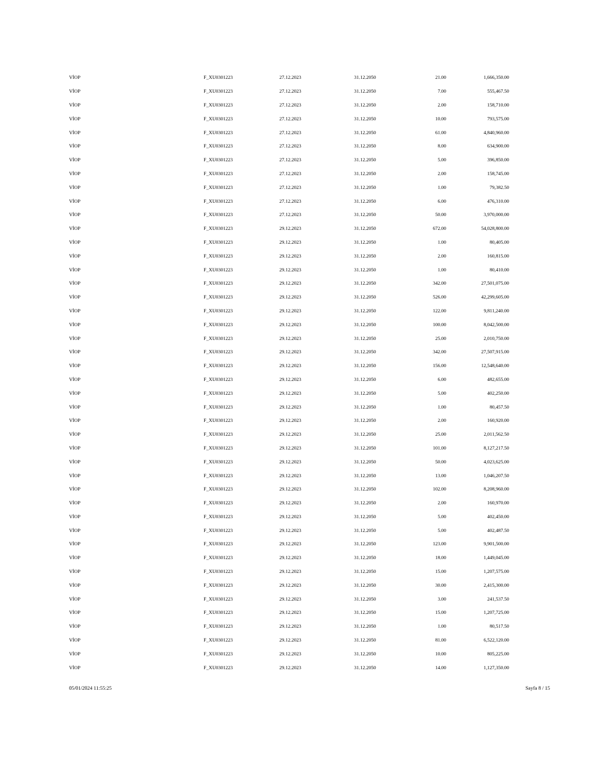| VİOP | F_XU0301223 | 27.12.2023 | 31.12.2050 | 21.00 | 1,666,350.00 |
| VİOP | F_XU0301223 | 27.12.2023 | 31.12.2050 | 7.00 | 555,467.50 |
| VİOP | F_XU0301223 | 27.12.2023 | 31.12.2050 | 2.00 | 158,710.00 |
| VİOP | F_XU0301223 | 27.12.2023 | 31.12.2050 | 10.00 | 793,575.00 |
| VİOP | F_XU0301223 | 27.12.2023 | 31.12.2050 | 61.00 | 4,840,960.00 |
| VİOP | F_XU0301223 | 27.12.2023 | 31.12.2050 | 8.00 | 634,900.00 |
| VİOP | F_XU0301223 | 27.12.2023 | 31.12.2050 | 5.00 | 396,850.00 |
| VİOP | F_XU0301223 | 27.12.2023 | 31.12.2050 | 2.00 | 158,745.00 |
| VİOP | F_XU0301223 | 27.12.2023 | 31.12.2050 | 1.00 | 79,382.50 |
| VİOP | F_XU0301223 | 27.12.2023 | 31.12.2050 | 6.00 | 476,310.00 |
| VİOP | F_XU0301223 | 27.12.2023 | 31.12.2050 | 50.00 | 3,970,000.00 |
| VİOP | F_XU0301223 | 29.12.2023 | 31.12.2050 | 672.00 | 54,028,800.00 |
| VİOP | F_XU0301223 | 29.12.2023 | 31.12.2050 | 1.00 | 80,405.00 |
| VİOP | F_XU0301223 | 29.12.2023 | 31.12.2050 | 2.00 | 160,815.00 |
| VİOP | F_XU0301223 | 29.12.2023 | 31.12.2050 | 1.00 | 80,410.00 |
| VİOP | F_XU0301223 | 29.12.2023 | 31.12.2050 | 342.00 | 27,501,075.00 |
| VİOP | F_XU0301223 | 29.12.2023 | 31.12.2050 | 526.00 | 42,299,605.00 |
| VİOP | F_XU0301223 | 29.12.2023 | 31.12.2050 | 122.00 | 9,811,240.00 |
| VİOP | F_XU0301223 | 29.12.2023 | 31.12.2050 | 100.00 | 8,042,500.00 |
| VİOP | F_XU0301223 | 29.12.2023 | 31.12.2050 | 25.00 | 2,010,750.00 |
| VİOP | F_XU0301223 | 29.12.2023 | 31.12.2050 | 342.00 | 27,507,915.00 |
| VİOP | F_XU0301223 | 29.12.2023 | 31.12.2050 | 156.00 | 12,548,640.00 |
| VİOP | F_XU0301223 | 29.12.2023 | 31.12.2050 | 6.00 | 482,655.00 |
| VİOP | F_XU0301223 | 29.12.2023 | 31.12.2050 | 5.00 | 402,250.00 |
| VİOP | F_XU0301223 | 29.12.2023 | 31.12.2050 | 1.00 | 80,457.50 |
| VİOP | F_XU0301223 | 29.12.2023 | 31.12.2050 | 2.00 | 160,920.00 |
| VİOP | F_XU0301223 | 29.12.2023 | 31.12.2050 | 25.00 | 2,011,562.50 |
| VİOP | F_XU0301223 | 29.12.2023 | 31.12.2050 | 101.00 | 8,127,217.50 |
| VİOP | F_XU0301223 | 29.12.2023 | 31.12.2050 | 50.00 | 4,023,625.00 |
| VİOP | F_XU0301223 | 29.12.2023 | 31.12.2050 | 13.00 | 1,046,207.50 |
| VİOP | F_XU0301223 | 29.12.2023 | 31.12.2050 | 102.00 | 8,208,960.00 |
| VİOP | F_XU0301223 | 29.12.2023 | 31.12.2050 | 2.00 | 160,970.00 |
| VİOP | F_XU0301223 | 29.12.2023 | 31.12.2050 | 5.00 | 402,450.00 |
| VİOP | F_XU0301223 | 29.12.2023 | 31.12.2050 | 5.00 | 402,487.50 |
| VİOP | F_XU0301223 | 29.12.2023 | 31.12.2050 | 123.00 | 9,901,500.00 |
| VİOP | F_XU0301223 | 29.12.2023 | 31.12.2050 | 18.00 | 1,449,045.00 |
| VİOP | F_XU0301223 | 29.12.2023 | 31.12.2050 | 15.00 | 1,207,575.00 |
| VİOP | F_XU0301223 | 29.12.2023 | 31.12.2050 | 30.00 | 2,415,300.00 |
| VİOP | F_XU0301223 | 29.12.2023 | 31.12.2050 | 3.00 | 241,537.50 |
| VİOP | F_XU0301223 | 29.12.2023 | 31.12.2050 | 15.00 | 1,207,725.00 |
| VİOP | F_XU0301223 | 29.12.2023 | 31.12.2050 | 1.00 | 80,517.50 |
| VİOP | F_XU0301223 | 29.12.2023 | 31.12.2050 | 81.00 | 6,522,120.00 |
| VİOP | F_XU0301223 | 29.12.2023 | 31.12.2050 | 10.00 | 805,225.00 |
| VİOP | F_XU0301223 | 29.12.2023 | 31.12.2050 | 14.00 | 1,127,350.00 |
05/01/2024 11:55:25 Sayfa 8 / 15